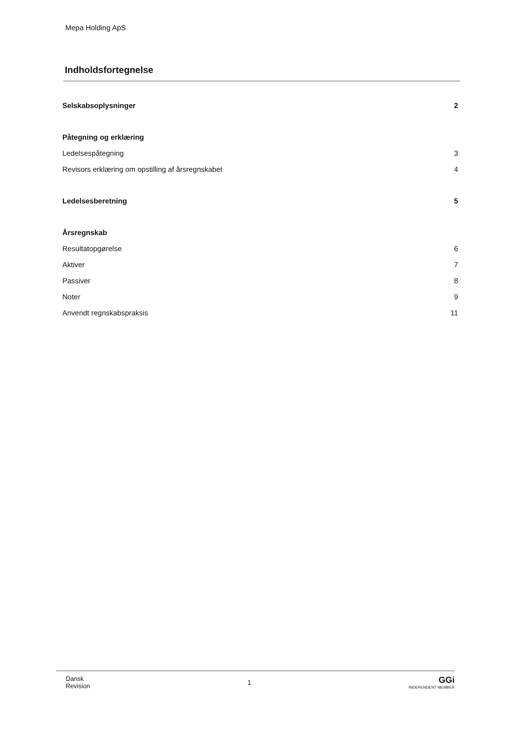Mepa Holding ApS
Indholdsfortegnelse
Selskabsoplysninger 2
Påtegning og erklæring
Ledelsespåtegning 3
Revisors erklæring om opstilling af årsregnskabet 4
Ledelsesberetning 5
Årsregnskab
Resultatopgørelse 6
Aktiver 7
Passiver 8
Noter 9
Anvendt regnskabspraksis 11
Dansk
Revision
1
GGi
INDEPENDENT MEMBER